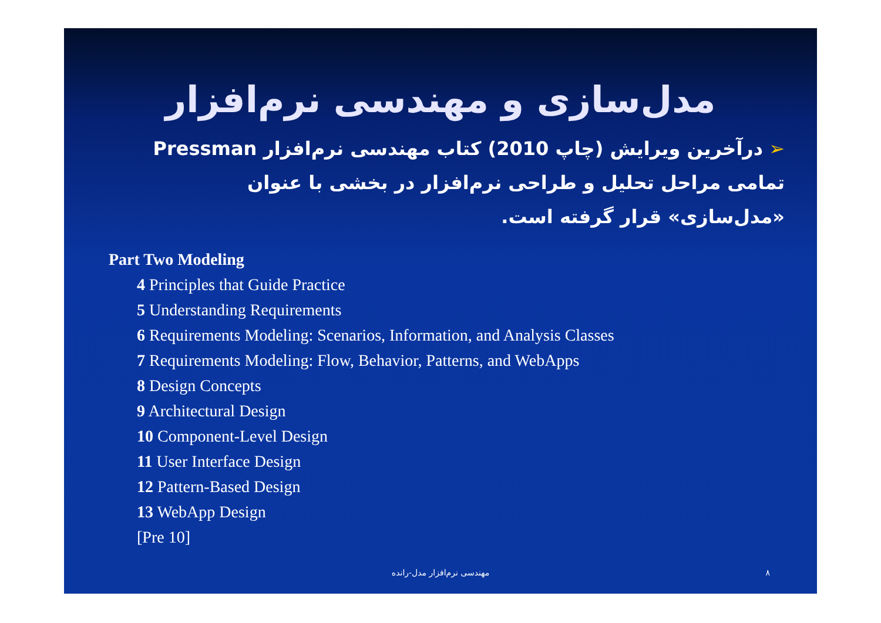مدل‌سازی و مهندسی نرم‌افزار
➢درآخرین ویرایش (چاپ 2010) کتاب مهندسی نرم‌افزار Pressman تمامی مراحل تحلیل و طراحی نرم‌افزار در بخشی با عنوان «مدل‌سازی» قرار گرفته است.
Part Two Modeling
4 Principles that Guide Practice
5 Understanding Requirements
6 Requirements Modeling: Scenarios, Information, and Analysis Classes
7 Requirements Modeling: Flow, Behavior, Patterns, and WebApps
8 Design Concepts
9 Architectural Design
10 Component-Level Design
11 User Interface Design
12 Pattern-Based Design
13 WebApp Design
[Pre 10]
مهندسی نرم‌افزار مدل-رانده ۸